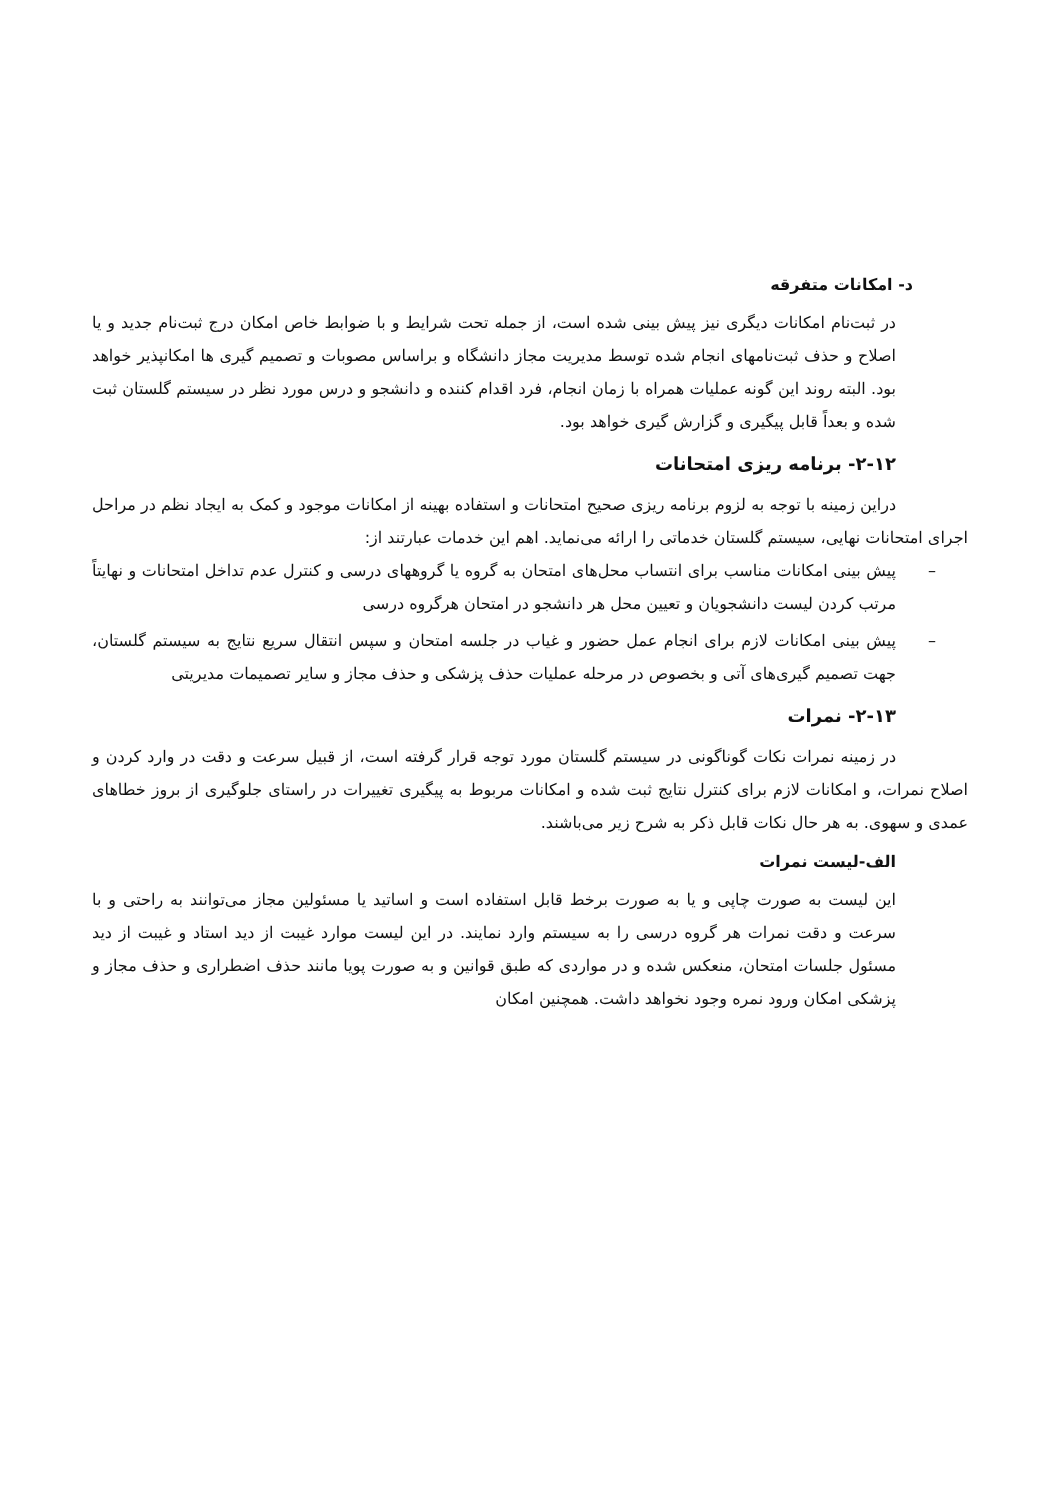د- امکانات متفرقه
در ثبت‌نام امکانات دیگری نیز پیش بینی شده است، از جمله تحت شرایط و با ضوابط خاص امکان درج ثبت‌نام جدید و یا اصلاح و حذف ثبت‌نامهای انجام شده توسط مدیریت مجاز دانشگاه و براساس مصوبات و تصمیم گیری ها امکانپذیر خواهد بود. البته روند این گونه عملیات همراه با زمان انجام، فرد اقدام کننده و دانشجو و درس مورد نظر در سیستم گلستان ثبت شده و بعداً قابل پیگیری و گزارش گیری خواهد بود.
۲-۱۲- برنامه ریزی امتحانات
دراین زمینه با توجه به لزوم برنامه ریزی صحیح امتحانات و استفاده بهینه از امکانات موجود و کمک به ایجاد نظم در مراحل اجرای امتحانات نهایی، سیستم گلستان خدماتی را ارائه می‌نماید. اهم این خدمات عبارتند از:
–
پیش بینی امکانات مناسب برای انتساب محل‌های امتحان به گروه یا گروههای درسی و کنترل عدم تداخل امتحانات و نهایتاً مرتب کردن لیست دانشجویان و تعیین محل هر دانشجو در امتحان هرگروه درسی
–
پیش بینی امکانات لازم برای انجام عمل حضور و غیاب در جلسه امتحان و سپس انتقال سریع نتایج به سیستم گلستان، جهت تصمیم گیری‌های آتی و بخصوص در مرحله عملیات حذف پزشکی و حذف مجاز و سایر تصمیمات مدیریتی
۲-۱۳- نمرات
در زمینه نمرات نکات گوناگونی در سیستم گلستان مورد توجه قرار گرفته است، از قبیل سرعت و دقت در وارد کردن و اصلاح نمرات، و امکانات لازم برای کنترل نتایج ثبت شده و امکانات مربوط به پیگیری تغییرات در راستای جلوگیری از بروز خطاهای عمدی و سهوی. به هر حال نکات قابل ذکر به شرح زیر می‌باشند.
الف-لیست نمرات
این لیست به صورت چاپی و یا به صورت برخط قابل استفاده است و اساتید یا مسئولین مجاز می‌توانند به راحتی و با سرعت و دقت نمرات هر گروه درسی را به سیستم وارد نمایند. در این لیست موارد غیبت از دید استاد و غیبت از دید مسئول جلسات امتحان، منعکس شده و در مواردی که طبق قوانین و به صورت پویا مانند حذف اضطراری و حذف مجاز و پزشکی امکان ورود نمره وجود نخواهد داشت. همچنین امکان